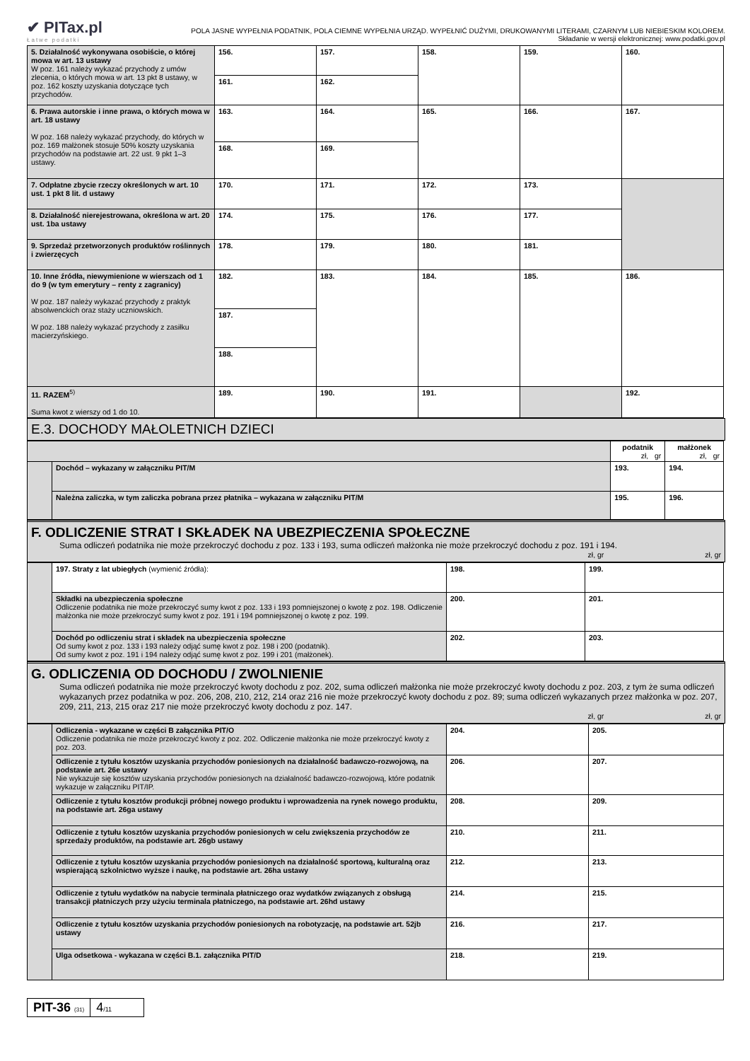✔ PITax.pl
Łatwe podatki
POLA JASNE WYPEŁNIA PODATNIK, POLA CIEMNE WYPEŁNIA URZĄD. WYPEŁNIĆ DUŻYMI, DRUKOWANYMI LITERAMI, CZARNYM LUB NIEBIESKIM KOLOREM.
Składanie w wersji elektronicznej: www.podatki.gov.pl
| 5. Działalność wykonywana osobiście, o której mowa w art. 13 ustawy W poz. 161 należy wykazać przychody z umów zlecenia, o których mowa w art. 13 pkt 8 ustawy, w poz. 162 koszty uzyskania dotyczące tych przychodów. | 156. | 157. | 158. | 159. | 160. |
| | 161. | 162. | | | |
| 6. Prawa autorskie i inne prawa, o których mowa w art. 18 ustawy W poz. 168 należy wykazać przychody, do których w poz. 169 małżonek stosuje 50% koszty uzyskania przychodów na podstawie art. 22 ust. 9 pkt 1–3 ustawy. | 163. | 164. | 165. | 166. | 167. |
| | 168. | 169. | | | |
| 7. Odpłatne zbycie rzeczy określonych w art. 10 ust. 1 pkt 8 lit. d ustawy | 170. | 171. | 172. | 173. | |
| 8. Działalność nierejestrowana, określona w art. 20 ust. 1ba ustawy | 174. | 175. | 176. | 177. | |
| 9. Sprzedaż przetworzonych produktów roślinnych i zwierzęcych | 178. | 179. | 180. | 181. | |
| 10. Inne źródła, niewymienione w wierszach od 1 do 9 (w tym emerytury – renty z zagranicy) W poz. 187 należy wykazać przychody z praktyk absolwenckich oraz staży uczniowskich. W poz. 188 należy wykazać przychody z zasiłku macierzyńskiego. | 182. | 183. | 184. | 185. | 186. |
| | 187. | | | | |
| | 188. | | | | |
| 11. RAZEM<sup>5)</sup> Suma kwot z wierszy od 1 do 10. | 189. | 190. | 191. | | 192. |
E.3. DOCHODY MAŁOLETNICH DZIECI
| | | podatnik zł, gr | małżonek zł, gr |
| | Dochód – wykazany w załączniku PIT/M | 193. | 194. |
| | Należna zaliczka, w tym zaliczka pobrana przez płatnika – wykazana w załączniku PIT/M | 195. | 196. |
F. ODLICZENIE STRAT I SKŁADEK NA UBEZPIECZENIA SPOŁECZNE
Suma odliczeń podatnika nie może przekroczyć dochodu z poz. 133 i 193, suma odliczeń małżonka nie może przekroczyć dochodu z poz. 191 i 194.
zł, gr zł, gr
| | 197. Straty z lat ubiegłych (wymienić źródła): | 198. | 199. |
| | Składki na ubezpieczenia społeczne Odliczenie podatnika nie może przekroczyć sumy kwot z poz. 133 i 193 pomniejszonej o kwotę z poz. 198. Odliczenie małżonka nie może przekroczyć sumy kwot z poz. 191 i 194 pomniejszonej o kwotę z poz. 199. | 200. | 201. |
| | Dochód po odliczeniu strat i składek na ubezpieczenia społeczne Od sumy kwot z poz. 133 i 193 należy odjąć sumę kwot z poz. 198 i 200 (podatnik). Od sumy kwot z poz. 191 i 194 należy odjąć sumę kwot z poz. 199 i 201 (małżonek). | 202. | 203. |
G. ODLICZENIA OD DOCHODU / ZWOLNIENIE
Suma odliczeń podatnika nie może przekroczyć kwoty dochodu z poz. 202, suma odliczeń małżonka nie może przekroczyć kwoty dochodu z poz. 203, z tym że suma odliczeń wykazanych przez podatnika w poz. 206, 208, 210, 212, 214 oraz 216 nie może przekroczyć kwoty dochodu z poz. 89; suma odliczeń wykazanych przez małżonka w poz. 207, 209, 211, 213, 215 oraz 217 nie może przekroczyć kwoty dochodu z poz. 147.
zł, gr zł, gr
| | Odliczenia - wykazane w części B załącznika PIT/O Odliczenie podatnika nie może przekroczyć kwoty z poz. 202. Odliczenie małżonka nie może przekroczyć kwoty z poz. 203. | 204. | 205. |
| | Odliczenie z tytułu kosztów uzyskania przychodów poniesionych na działalność badawczo-rozwojową, na podstawie art. 26e ustawy Nie wykazuje się kosztów uzyskania przychodów poniesionych na działalność badawczo-rozwojową, które podatnik wykazuje w załączniku PIT/IP. | 206. | 207. |
| | Odliczenie z tytułu kosztów produkcji próbnej nowego produktu i wprowadzenia na rynek nowego produktu, na podstawie art. 26ga ustawy | 208. | 209. |
| | Odliczenie z tytułu kosztów uzyskania przychodów poniesionych w celu zwiększenia przychodów ze sprzedaży produktów, na podstawie art. 26gb ustawy | 210. | 211. |
| | Odliczenie z tytułu kosztów uzyskania przychodów poniesionych na działalność sportową, kulturalną oraz wspierającą szkolnictwo wyższe i naukę, na podstawie art. 26ha ustawy | 212. | 213. |
| | Odliczenie z tytułu wydatków na nabycie terminala płatniczego oraz wydatków związanych z obsługą transakcji płatniczych przy użyciu terminala płatniczego, na podstawie art. 26hd ustawy | 214. | 215. |
| | Odliczenie z tytułu kosztów uzyskania przychodów poniesionych na robotyzację, na podstawie art. 52jb ustawy | 216. | 217. |
| | Ulga odsetkowa - wykazana w części B.1. załącznika PIT/D | 218. | 219. |
PIT-36 (31)
4/11